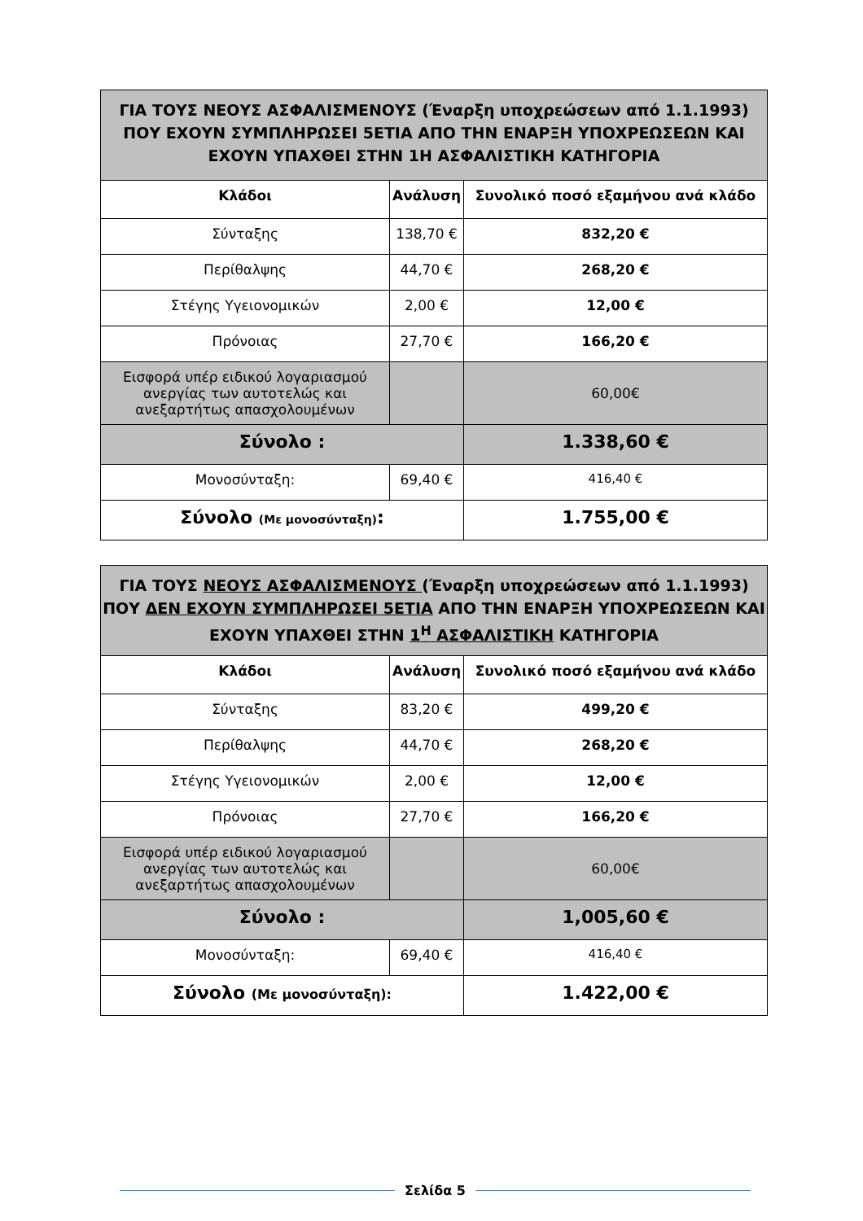| ΓΙΑ ΤΟΥΣ ΝΕΟΥΣ ΑΣΦΑΛΙΣΜΕΝΟΥΣ (Έναρξη υποχρεώσεων από 1.1.1993) ΠΟΥ ΕΧΟΥΝ ΣΥΜΠΛΗΡΩΣΕΙ 5ΕΤΙΑ ΑΠΟ ΤΗΝ ΕΝΑΡΞΗ ΥΠΟΧΡΕΩΣΕΩΝ ΚΑΙ ΕΧΟΥΝ ΥΠΑΧΘΕΙ ΣΤΗΝ 1Η ΑΣΦΑΛΙΣΤΙΚΗ ΚΑΤΗΓΟΡΙΑ | | |
| Κλάδοι | Ανάλυση | Συνολικό ποσό εξαμήνου ανά κλάδο |
| Σύνταξης | 138,70 € | 832,20 € |
| Περίθαλψης | 44,70 € | 268,20 € |
| Στέγης Υγειονομικών | 2,00 € | 12,00 € |
| Πρόνοιας | 27,70 € | 166,20 € |
| Εισφορά υπέρ ειδικού λογαριασμού ανεργίας των αυτοτελώς και ανεξαρτήτως απασχολουμένων | | 60,00€ |
| Σύνολο : | | 1.338,60 € |
| Μονοσύνταξη: | 69,40 € | 416,40 € |
| Σύνολο (Με μονοσύνταξη) : | | 1.755,00 € |
| ΓΙΑ ΤΟΥΣ ΝΕΟΥΣ ΑΣΦΑΛΙΣΜΕΝΟΥΣ (Έναρξη υποχρεώσεων από 1.1.1993) ΠΟΥ ΔΕΝ ΕΧΟΥΝ ΣΥΜΠΛΗΡΩΣΕΙ 5ΕΤΙΑ ΑΠΟ ΤΗΝ ΕΝΑΡΞΗ ΥΠΟΧΡΕΩΣΕΩΝ ΚΑΙ ΕΧΟΥΝ ΥΠΑΧΘΕΙ ΣΤΗΝ 1<sup>Η</sup> ΑΣΦΑΛΙΣΤΙΚΗ ΚΑΤΗΓΟΡΙΑ | | |
| Κλάδοι | Ανάλυση | Συνολικό ποσό εξαμήνου ανά κλάδο |
| Σύνταξης | 83,20 € | 499,20 € |
| Περίθαλψης | 44,70 € | 268,20 € |
| Στέγης Υγειονομικών | 2,00 € | 12,00 € |
| Πρόνοιας | 27,70 € | 166,20 € |
| Εισφορά υπέρ ειδικού λογαριασμού ανεργίας των αυτοτελώς και ανεξαρτήτως απασχολουμένων | | 60,00€ |
| Σύνολο : | | 1,005,60 € |
| Μονοσύνταξη: | 69,40 € | 416,40 € |
| Σύνολο (Με μονοσύνταξη): | | 1.422,00 € |
Σελίδα 5